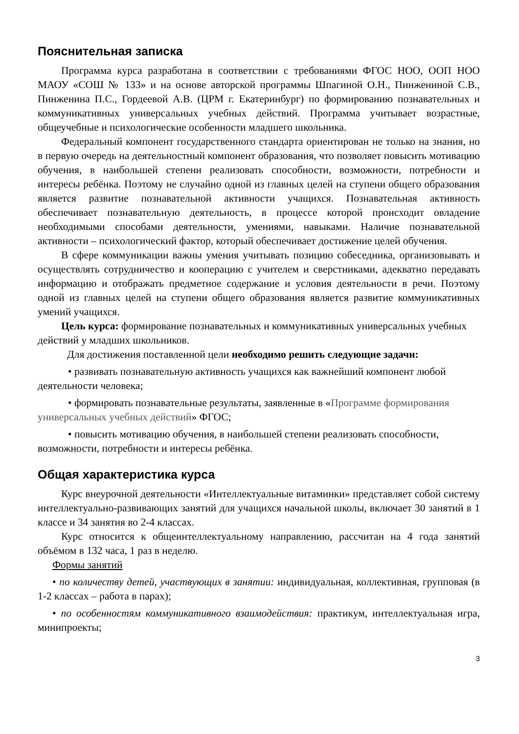Пояснительная записка
Программа курса разработана в соответствии с требованиями ФГОС НОО, ООП НОО МАОУ «СОШ № 133» и на основе авторской программы Шпагиной О.Н., Пинжениной С.В., Пинженина П.С., Гордеевой А.В. (ЦРМ г. Екатеринбург) по формированию познавательных и коммуникативных универсальных учебных действий. Программа учитывает возрастные, общеучебные и психологические особенности младшего школьника.
Федеральный компонент государственного стандарта ориентирован не только на знания, но в первую очередь на деятельностный компонент образования, что позволяет повысить мотивацию обучения, в наибольшей степени реализовать способности, возможности, потребности и интересы ребёнка. Поэтому не случайно одной из главных целей на ступени общего образования является развитие познавательной активности учащихся. Познавательная активность обеспечивает познавательную деятельность, в процессе которой происходит овладение необходимыми способами деятельности, умениями, навыками. Наличие познавательной активности – психологический фактор, который обеспечивает достижение целей обучения.
В сфере коммуникации важны умения учитывать позицию собеседника, организовывать и осуществлять сотрудничество и кооперацию с учителем и сверстниками, адекватно передавать информацию и отображать предметное содержание и условия деятельности в речи. Поэтому одной из главных целей на ступени общего образования является развитие коммуникативных умений учащихся.
Цель курса: формирование познавательных и коммуникативных универсальных учебных действий у младших школьников.
Для достижения поставленной цели необходимо решить следующие задачи:
• развивать познавательную активность учащихся как важнейший компонент любой деятельности человека;
• формировать познавательные результаты, заявленные в «Программе формирования универсальных учебных действий» ФГОС;
• повысить мотивацию обучения, в наибольшей степени реализовать способности, возможности, потребности и интересы ребёнка.
Общая характеристика курса
Курс внеурочной деятельности «Интеллектуальные витаминки» представляет собой систему интеллектуально-развивающих занятий для учащихся начальной школы, включает 30 занятий в 1 классе и 34 занятия во 2-4 классах.
Курс относится к общеинтеллектуальному направлению, рассчитан на 4 года занятий объёмом в 132 часа, 1 раз в неделю.
Формы занятий
• по количеству детей, участвующих в занятии: индивидуальная, коллективная, групповая (в 1-2 классах – работа в парах);
• по особенностям коммуникативного взаимодействия: практикум, интеллектуальная игра, минипроекты;
3